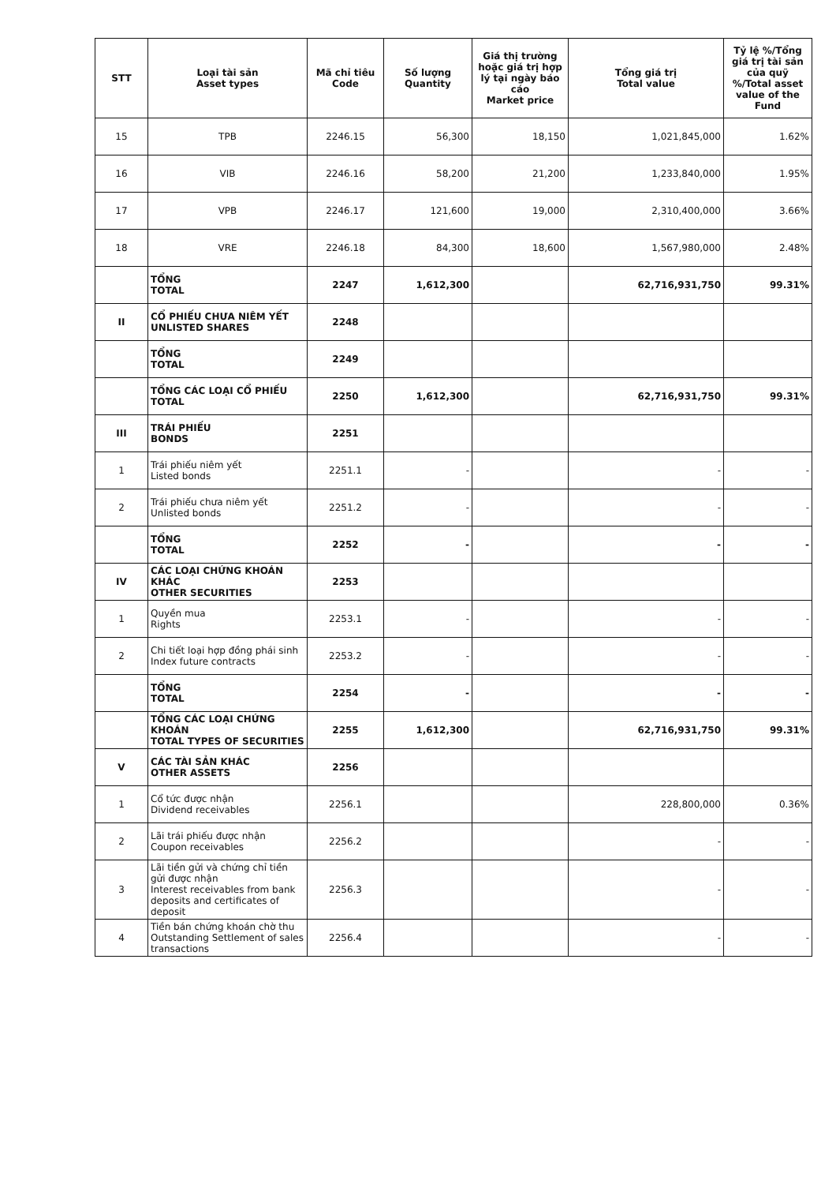| STT | Loại tài sản Asset types | Mã chỉ tiêu Code | Số lượng Quantity | Giá thị trường hoặc giá trị hợp lý tại ngày báo cáo Market price | Tổng giá trị Total value | Tỷ lệ %/Tổng giá trị tài sản của quỹ %/Total asset value of the Fund |
| --- | --- | --- | --- | --- | --- | --- |
| 15 | TPB | 2246.15 | 56,300 | 18,150 | 1,021,845,000 | 1.62% |
| 16 | VIB | 2246.16 | 58,200 | 21,200 | 1,233,840,000 | 1.95% |
| 17 | VPB | 2246.17 | 121,600 | 19,000 | 2,310,400,000 | 3.66% |
| 18 | VRE | 2246.18 | 84,300 | 18,600 | 1,567,980,000 | 2.48% |
| | TỔNG TOTAL | 2247 | 1,612,300 | | 62,716,931,750 | 99.31% |
| II | CỔ PHIẾU CHƯA NIÊM YẾT UNLISTED SHARES | 2248 | | | | |
| | TỔNG TOTAL | 2249 | | | | |
| | TỔNG CÁC LOẠI CỔ PHIẾU TOTAL | 2250 | 1,612,300 | | 62,716,931,750 | 99.31% |
| III | TRÁI PHIẾU BONDS | 2251 | | | | |
| 1 | Trái phiếu niêm yết Listed bonds | 2251.1 | - | | - | - |
| 2 | Trái phiếu chưa niêm yết Unlisted bonds | 2251.2 | - | | - | - |
| | TỔNG TOTAL | 2252 | - | | - | - |
| IV | CÁC LOẠI CHỨNG KHOÁN KHÁC OTHER SECURITIES | 2253 | | | | |
| 1 | Quyền mua Rights | 2253.1 | - | | - | - |
| 2 | Chi tiết loại hợp đồng phái sinh Index future contracts | 2253.2 | - | | - | - |
| | TỔNG TOTAL | 2254 | - | | - | - |
| | TỔNG CÁC LOẠI CHỨNG KHOÁN TOTAL TYPES OF SECURITIES | 2255 | 1,612,300 | | 62,716,931,750 | 99.31% |
| V | CÁC TÀI SẢN KHÁC OTHER ASSETS | 2256 | | | | |
| 1 | Cổ tức được nhận Dividend receivables | 2256.1 | | | 228,800,000 | 0.36% |
| 2 | Lãi trái phiếu được nhận Coupon receivables | 2256.2 | | | - | - |
| 3 | Lãi tiền gửi và chứng chỉ tiền gửi được nhận Interest receivables from bank deposits and certificates of deposit | 2256.3 | | | - | - |
| 4 | Tiền bán chứng khoán chờ thu Outstanding Settlement of sales transactions | 2256.4 | | | - | - |